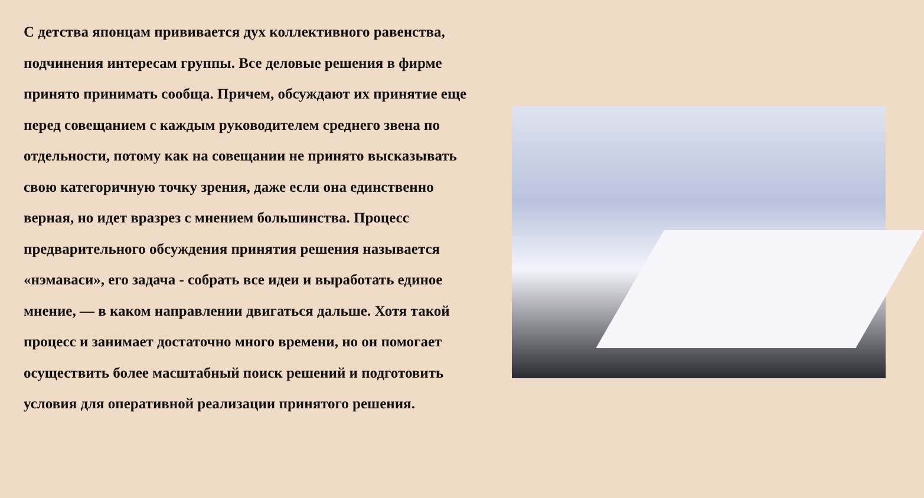С детства японцам прививается дух коллективного равенства, подчинения интересам группы. Все деловые решения в фирме принято принимать сообща. Причем, обсуждают их принятие еще перед совещанием с каждым руководителем среднего звена по отдельности, потому как на совещании не принято высказывать свою категоричную точку зрения, даже если она единственно верная, но идет вразрез с мнением большинства. Процесс предварительного обсуждения принятия решения называется «нэмаваси», его задача - собрать все идеи и выработать единое мнение, — в каком направлении двигаться дальше. Хотя такой процесс и занимает достаточно много времени, но он помогает осуществить более масштабный поиск решений и подготовить условия для оперативной реализации принятого решения.